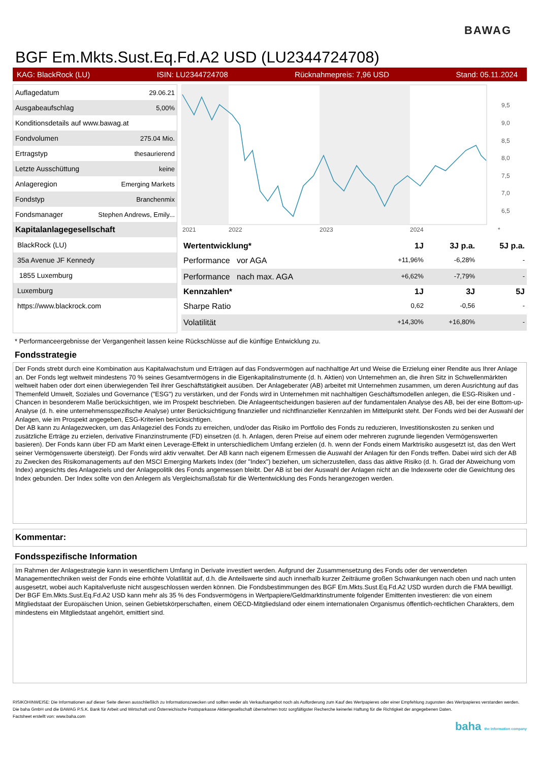BAWAG
BGF Em.Mkts.Sust.Eq.Fd.A2 USD (LU2344724708)
KAG: BlackRock (LU) ISIN: LU2344724708 Rücknahmepreis: 7,96 USD Stand: 05.11.2024
| Auflagedatum | 29.06.21 |
| Ausgabeaufschlag | 5,00% |
| Konditionsdetails auf www.bawag.at | |
| Fondvolumen | 275.04 Mio. |
| Ertragstyp | thesaurierend |
| Letzte Ausschüttung | keine |
| Anlageregion | Emerging Markets |
| Fondstyp | Branchenmix |
| Fondsmanager | Stephen Andrews, Emily... |
| Kapitalanlagegesellschaft | |
| BlackRock (LU) | |
| 35a Avenue JF Kennedy | |
| 1855 Luxemburg | |
| Luxemburg | |
| https://www.blackrock.com | |
9,5
9,0
8,5
8,0
7,5
7,0
6,5
2021
2022
2023
2024
*
| Wertentwicklung* | 1J | 3J p.a. | 5J p.a. |
| --- | --- | --- | --- |
| Performance vor AGA | +11,96% | -6,28% | - |
| Performance nach max. AGA | +6,62% | -7,79% | - |
| Kennzahlen* | 1J | 3J | 5J |
| Sharpe Ratio | 0,62 | -0,56 | - |
| Volatilität | +14,30% | +16,80% | - |
* Performanceergebnisse der Vergangenheit lassen keine Rückschlüsse auf die künftige Entwicklung zu.
Fondsstrategie
Der Fonds strebt durch eine Kombination aus Kapitalwachstum und Erträgen auf das Fondsvermögen auf nachhaltige Art und Weise die Erzielung einer Rendite aus Ihrer Anlage an. Der Fonds legt weltweit mindestens 70 % seines Gesamtvermögens in die Eigenkapitalinstrumente (d. h. Aktien) von Unternehmen an, die ihren Sitz in Schwellenmärkten weltweit haben oder dort einen überwiegenden Teil ihrer Geschäftstätigkeit ausüben. Der Anlageberater (AB) arbeitet mit Unternehmen zusammen, um deren Ausrichtung auf das Themenfeld Umwelt, Soziales und Governance ("ESG") zu verstärken, und der Fonds wird in Unternehmen mit nachhaltigen Geschäftsmodellen anlegen, die ESG-Risiken und -Chancen in besonderem Maße berücksichtigen, wie im Prospekt beschrieben. Die Anlageentscheidungen basieren auf der fundamentalen Analyse des AB, bei der eine Bottom-up-Analyse (d. h. eine unternehmensspezifische Analyse) unter Berücksichtigung finanzieller und nichtfinanzieller Kennzahlen im Mittelpunkt steht. Der Fonds wird bei der Auswahl der Anlagen, wie im Prospekt angegeben, ESG-Kriterien berücksichtigen.
Der AB kann zu Anlagezwecken, um das Anlageziel des Fonds zu erreichen, und/oder das Risiko im Portfolio des Fonds zu reduzieren, Investitionskosten zu senken und zusätzliche Erträge zu erzielen, derivative Finanzinstrumente (FD) einsetzen (d. h. Anlagen, deren Preise auf einem oder mehreren zugrunde liegenden Vermögenswerten basieren). Der Fonds kann über FD am Markt einen Leverage-Effekt in unterschiedlichem Umfang erzielen (d. h. wenn der Fonds einem Marktrisiko ausgesetzt ist, das den Wert seiner Vermögenswerte übersteigt). Der Fonds wird aktiv verwaltet. Der AB kann nach eigenem Ermessen die Auswahl der Anlagen für den Fonds treffen. Dabei wird sich der AB zu Zwecken des Risikomanagements auf den MSCI Emerging Markets Index (der "Index") beziehen, um sicherzustellen, dass das aktive Risiko (d. h. Grad der Abweichung vom Index) angesichts des Anlageziels und der Anlagepolitik des Fonds angemessen bleibt. Der AB ist bei der Auswahl der Anlagen nicht an die Indexwerte oder die Gewichtung des Index gebunden. Der Index sollte von den Anlegern als Vergleichsmaßstab für die Wertentwicklung des Fonds herangezogen werden.
Kommentar:
Fondsspezifische Information
Im Rahmen der Anlagestrategie kann in wesentlichem Umfang in Derivate investiert werden. Aufgrund der Zusammensetzung des Fonds oder der verwendeten Managementtechniken weist der Fonds eine erhöhte Volatilität auf, d.h. die Anteilswerte sind auch innerhalb kurzer Zeiträume großen Schwankungen nach oben und nach unten ausgesetzt, wobei auch Kapitalverluste nicht ausgeschlossen werden können. Die Fondsbestimmungen des BGF Em.Mkts.Sust.Eq.Fd.A2 USD wurden durch die FMA bewilligt. Der BGF Em.Mkts.Sust.Eq.Fd.A2 USD kann mehr als 35 % des Fondsvermögens in Wertpapiere/Geldmarktinstrumente folgender Emittenten investieren: die von einem Mitgliedstaat der Europäischen Union, seinen Gebietskörperschaften, einem OECD-Mitgliedsland oder einem internationalen Organismus öffentlich-rechtlichen Charakters, dem mindestens ein Mitgliedstaat angehört, emittiert sind.
RISIKOHINWEISE: Die Informationen auf dieser Seite dienen ausschließlich zu Informationszwecken und sollten weder als Verkaufsangebot noch als Aufforderung zum Kauf des Wertpapieres oder einer Empfehlung zugunsten des Wertpapieres verstanden werden. Die baha GmbH und die BAWAG P.S.K. Bank für Arbeit und Wirtschaft und Österreichische Postsparkasse Aktiengesellschaft übernehmen trotz sorgfältigster Recherche keinerlei Haftung für die Richtigkeit der angegebenen Daten.
Factsheet erstellt von: www.baha.com
baha the information company